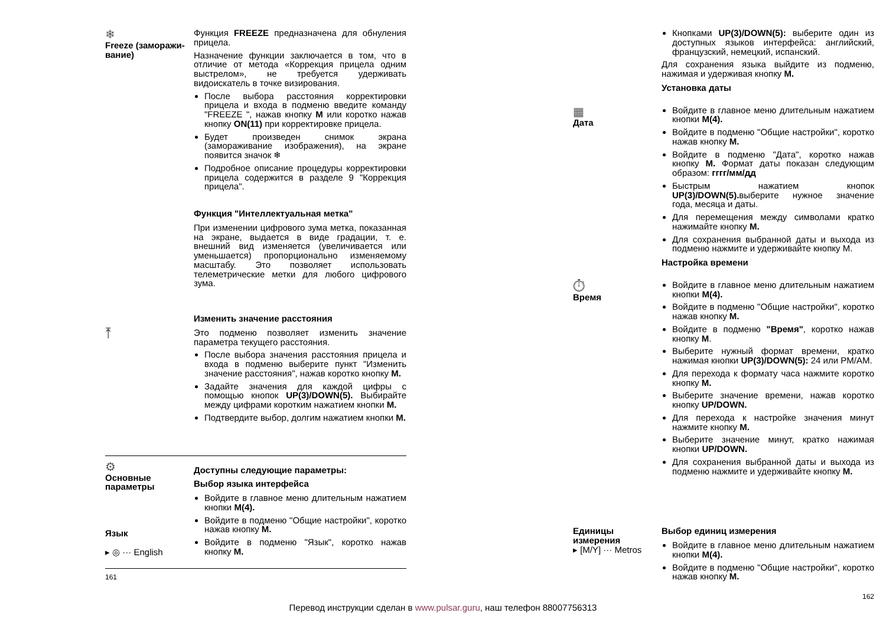❄
Freeze (заморажи-вание)
Функция FREEZE предназначена для обнуления прицела.
Назначение функции заключается в том, что в отличие от метода «Коррекция прицела одним выстрелом», не требуется удерживать видоискатель в точке визирования.
После выбора расстояния корректировки прицела и входа в подменю введите команду "FREEZE ", нажав кнопку M или коротко нажав кнопку ON(11) при корректировке прицела.
Будет произведен снимок экрана (замораживание изображения), на экране появится значок ❄
Подробное описание процедуры корректировки прицела содержится в разделе 9 "Коррекция прицела".
Функция "Интеллектуальная метка"
При изменении цифрового зума метка, показанная на экране, выдается в виде градации, т. е. внешний вид изменяется (увеличивается или уменьшается) пропорционально изменяемому масштабу. Это позволяет использовать телеметрические метки для любого цифрового зума.
⤒
Изменить значение расстояния
Это подменю позволяет изменить значение параметра текущего расстояния.
После выбора значения расстояния прицела и входа в подменю выберите пункт "Изменить значение расстояния", нажав коротко кнопку M.
Задайте значения для каждой цифры с помощью кнопок UP(3)/DOWN(5). Выбирайте между цифрами коротким нажатием кнопки M.
Подтвердите выбор, долгим нажатием кнопки M.
⚙
Основные параметры
Язык
▸ ◎ ··· English
Доступны следующие параметры:
Выбор языка интерфейса
Войдите в главное меню длительным нажатием кнопки M(4).
Войдите в подменю "Общие настройки", коротко нажав кнопку M.
Войдите в подменю "Язык", коротко нажав кнопку M.
161
Кнопками UP(3)/DOWN(5): выберите один из доступных языков интерфейса: английский, французский, немецкий, испанский.
Для сохранения языка выйдите из подменю, нажимая и удерживая кнопку M.
Установка даты
▦
Дата
Войдите в главное меню длительным нажатием кнопки M(4).
Войдите в подменю "Общие настройки", коротко нажав кнопку M.
Войдите в подменю "Дата", коротко нажав кнопку M. Формат даты показан следующим образом: гггг/мм/дд
Быстрым нажатием кнопок UP(3)/DOWN(5). выберите нужное значение года, месяца и даты.
Для перемещения между символами кратко нажимайте кнопку M.
Для сохранения выбранной даты и выхода из подменю нажмите и удерживайте кнопку M.
Настройка времени
⏱
Время
Войдите в главное меню длительным нажатием кнопки M(4).
Войдите в подменю "Общие настройки", коротко нажав кнопку M.
Войдите в подменю "Время", коротко нажав кнопку M.
Выберите нужный формат времени, кратко нажимая кнопки UP(3)/DOWN(5): 24 или PM/AM.
Для перехода к формату часа нажмите коротко кнопку M.
Выберите значение времени, нажав коротко кнопку UP/DOWN.
Для перехода к настройке значения минут нажмите кнопку M.
Выберите значение минут, кратко нажимая кнопки UP/DOWN.
Для сохранения выбранной даты и выхода из подменю нажмите и удерживайте кнопку M.
Единицы измерения
▸ [M/Y] ··· Metros
Выбор единиц измерения
Войдите в главное меню длительным нажатием кнопки M(4).
Войдите в подменю "Общие настройки", коротко нажав кнопку M.
162
Перевод инструкции сделан в www.pulsar.guru, наш телефон 88007756313